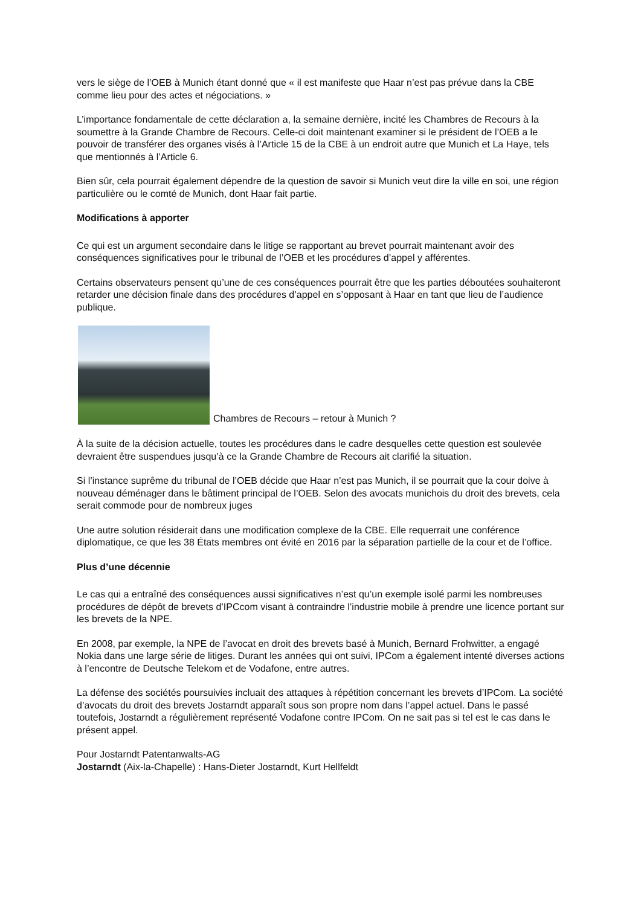vers le siège de l’OEB à Munich étant donné que « il est manifeste que Haar n’est pas prévue dans la CBE comme lieu pour des actes et négociations. »
L’importance fondamentale de cette déclaration a, la semaine dernière, incité les Chambres de Recours à la soumettre à la Grande Chambre de Recours. Celle-ci doit maintenant examiner si le président de l’OEB a le pouvoir de transférer des organes visés à l’Article 15 de la CBE à un endroit autre que Munich et La Haye, tels que mentionnés à l’Article 6.
Bien sûr, cela pourrait également dépendre de la question de savoir si Munich veut dire la ville en soi, une région particulière ou le comté de Munich, dont Haar fait partie.
Modifications à apporter
Ce qui est un argument secondaire dans le litige se rapportant au brevet pourrait maintenant avoir des conséquences significatives pour le tribunal de l’OEB et les procédures d’appel y afférentes.
Certains observateurs pensent qu’une de ces conséquences pourrait être que les parties déboutées souhaiteront retarder une décision finale dans des procédures d’appel en s’opposant à Haar en tant que lieu de l’audience publique.
Chambres de Recours – retour à Munich ?
À la suite de la décision actuelle, toutes les procédures dans le cadre desquelles cette question est soulevée devraient être suspendues jusqu’à ce la Grande Chambre de Recours ait clarifié la situation.
Si l’instance suprême du tribunal de l’OEB décide que Haar n’est pas Munich, il se pourrait que la cour doive à nouveau déménager dans le bâtiment principal de l’OEB. Selon des avocats munichois du droit des brevets, cela serait commode pour de nombreux juges
Une autre solution résiderait dans une modification complexe de la CBE. Elle requerrait une conférence diplomatique, ce que les 38 États membres ont évité en 2016 par la séparation partielle de la cour et de l’office.
Plus d’une décennie
Le cas qui a entraîné des conséquences aussi significatives n’est qu’un exemple isolé parmi les nombreuses procédures de dépôt de brevets d’IPCcom visant à contraindre l’industrie mobile à prendre une licence portant sur les brevets de la NPE.
En 2008, par exemple, la NPE de l’avocat en droit des brevets basé à Munich, Bernard Frohwitter, a engagé Nokia dans une large série de litiges. Durant les années qui ont suivi, IPCom a également intenté diverses actions à l’encontre de Deutsche Telekom et de Vodafone, entre autres.
La défense des sociétés poursuivies incluait des attaques à répétition concernant les brevets d’IPCom. La société d’avocats du droit des brevets Jostarndt apparaît sous son propre nom dans l’appel actuel. Dans le passé toutefois, Jostarndt a régulièrement représenté Vodafone contre IPCom. On ne sait pas si tel est le cas dans le présent appel.
Pour Jostarndt Patentanwalts-AG
Jostarndt (Aix-la-Chapelle) : Hans-Dieter Jostarndt, Kurt Hellfeldt